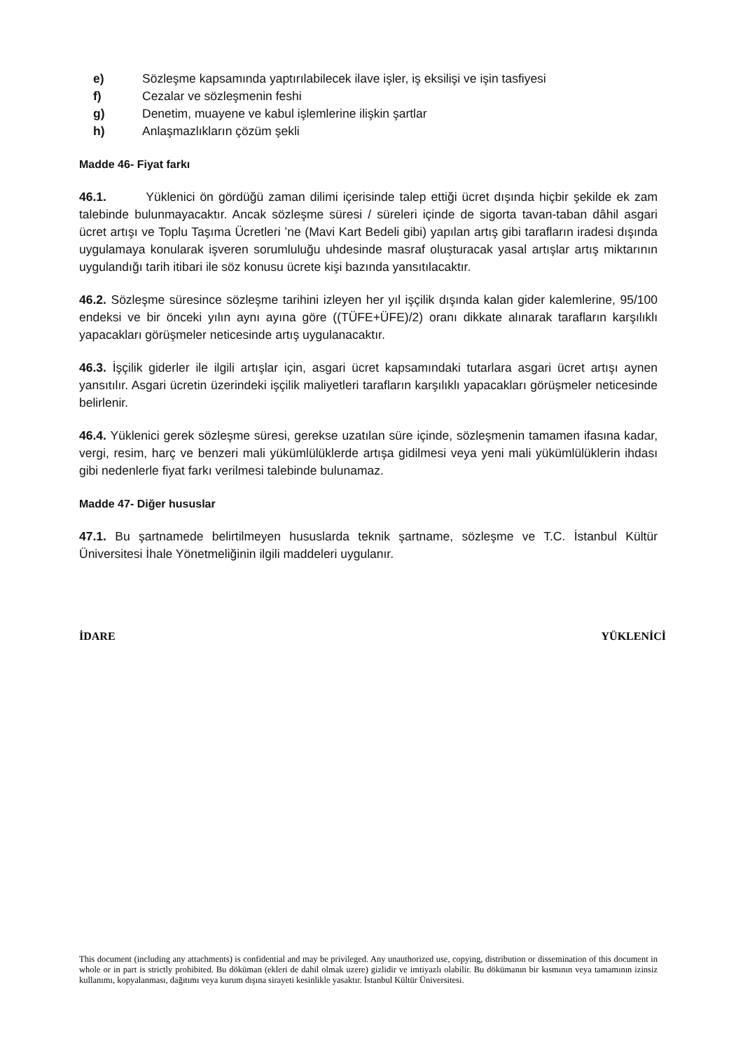e) Sözleşme kapsamında yaptırılabilecek ilave işler, iş eksilişi ve işin tasfiyesi
f) Cezalar ve sözleşmenin feshi
g) Denetim, muayene ve kabul işlemlerine ilişkin şartlar
h) Anlaşmazlıkların çözüm şekli
Madde 46- Fiyat farkı
46.1. Yüklenici ön gördüğü zaman dilimi içerisinde talep ettiği ücret dışında hiçbir şekilde ek zam talebinde bulunmayacaktır. Ancak sözleşme süresi / süreleri içinde de sigorta tavan-taban dâhil asgari ücret artışı ve Toplu Taşıma Ücretleri ’ne (Mavi Kart Bedeli gibi) yapılan artış gibi tarafların iradesi dışında uygulamaya konularak işveren sorumluluğu uhdesinde masraf oluşturacak yasal artışlar artış miktarının uygulandığı tarih itibari ile söz konusu ücrete kişi bazında yansıtılacaktır.
46.2. Sözleşme süresince sözleşme tarihini izleyen her yıl işçilik dışında kalan gider kalemlerine, 95/100 endeksi ve bir önceki yılın aynı ayına göre ((TÜFE+ÜFE)/2) oranı dikkate alınarak tarafların karşılıklı yapacakları görüşmeler neticesinde artış uygulanacaktır.
46.3. İşçilik giderler ile ilgili artışlar için, asgari ücret kapsamındaki tutarlara asgari ücret artışı aynen yansıtılır. Asgari ücretin üzerindeki işçilik maliyetleri tarafların karşılıklı yapacakları görüşmeler neticesinde belirlenir.
46.4. Yüklenici gerek sözleşme süresi, gerekse uzatılan süre içinde, sözleşmenin tamamen ifasına kadar, vergi, resim, harç ve benzeri mali yükümlülüklerde artışa gidilmesi veya yeni mali yükümlülüklerin ihdası gibi nedenlerle fiyat farkı verilmesi talebinde bulunamaz.
Madde 47- Diğer hususlar
47.1. Bu şartnamede belirtilmeyen hususlarda teknik şartname, sözleşme ve T.C. İstanbul Kültür Üniversitesi İhale Yönetmeliğinin ilgili maddeleri uygulanır.
İDARE YÜKLENİCİ
This document (including any attachments) is confidential and may be privileged. Any unauthorized use, copying, distribution or dissemination of this document in whole or in part is strictly prohibited. Bu döküman (ekleri de dahil olmak uzere) gizlidir ve imtiyazlı olabilir. Bu dökümanın bir kısmının veya tamamının izinsiz kullanımı, kopyalanması, dağıtımı veya kurum dışına sirayeti kesinlikle yasaktır. İstanbul Kültür Üniversitesi.